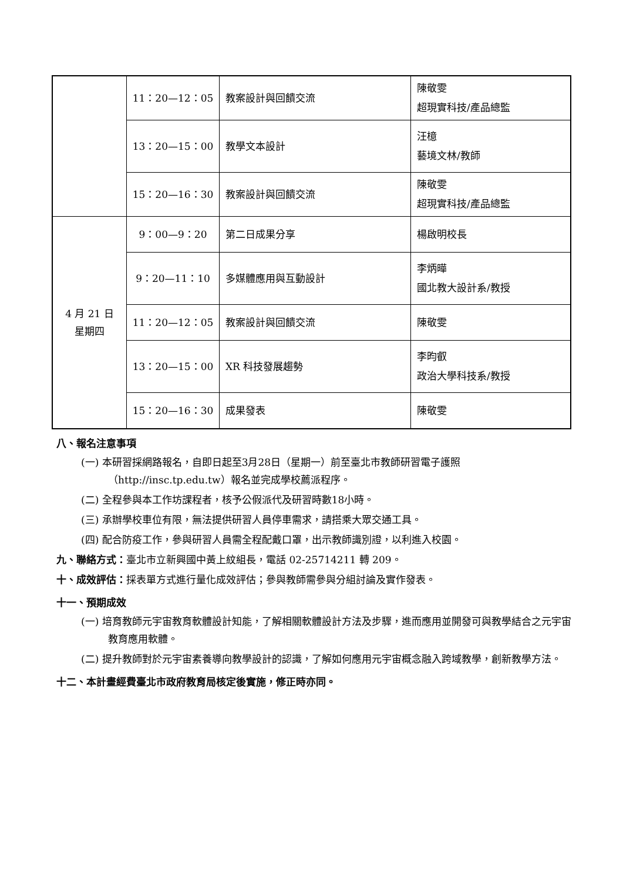| | 11：20—12：05 | 教案設計與回饋交流 | 陳敬雯 超現實科技/產品總監 |
| | 13：20—15：00 | 教學文本設計 | 汪檍 藝境文林/教師 |
| | 15：20—16：30 | 教案設計與回饋交流 | 陳敬雯 超現實科技/產品總監 |
| 4 月 21 日 星期四 | 9：00—9：20 | 第二日成果分享 | 楊啟明校長 |
| | 9：20—11：10 | 多媒體應用與互動設計 | 李炳曄 國北教大設計系/教授 |
| | 11：20—12：05 | 教案設計與回饋交流 | 陳敬雯 |
| | 13：20—15：00 | XR 科技發展趨勢 | 李昀叡 政治大學科技系/教授 |
| | 15：20—16：30 | 成果發表 | 陳敬雯 |
八、報名注意事項
(一) 本研習採網路報名，自即日起至3月28日（星期一）前至臺北市教師研習電子護照（http://insc.tp.edu.tw）報名並完成學校薦派程序。
(二) 全程參與本工作坊課程者，核予公假派代及研習時數18小時。
(三) 承辦學校車位有限，無法提供研習人員停車需求，請搭乘大眾交通工具。
(四) 配合防疫工作，參與研習人員需全程配戴口罩，出示教師識別證，以利進入校園。
九、聯絡方式：臺北市立新興國中黃上紋組長，電話 02-25714211 轉 209。
十、成效評估：採表單方式進行量化成效評估；參與教師需參與分組討論及實作發表。
十一、預期成效
(一) 培育教師元宇宙教育軟體設計知能，了解相關軟體設計方法及步驟，進而應用並開發可與教學結合之元宇宙教育應用軟體。
(二) 提升教師對於元宇宙素養導向教學設計的認識，了解如何應用元宇宙概念融入跨域教學，創新教學方法。
十二、本計畫經費臺北市政府教育局核定後實施，修正時亦同。